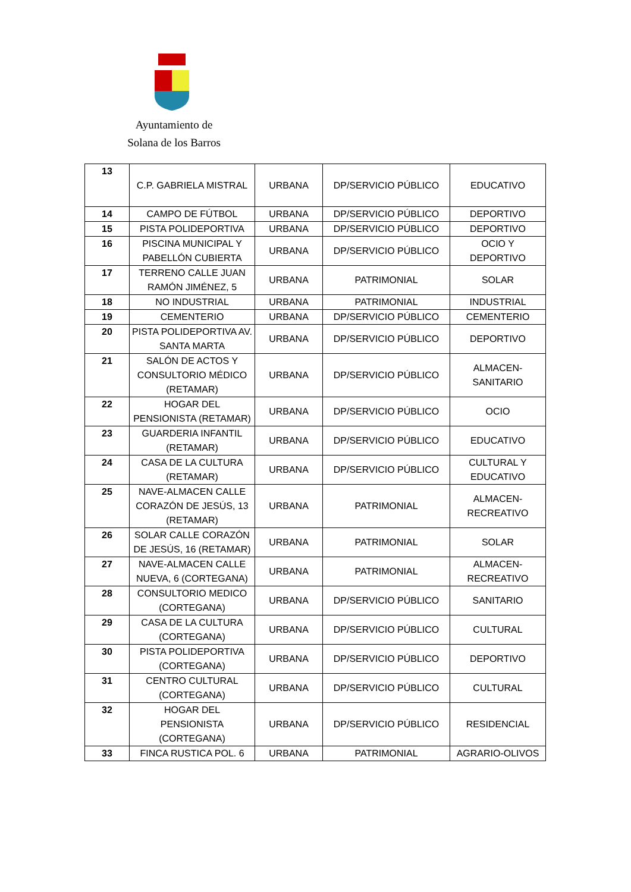Ayuntamiento de
Solana de los Barros
| 13 | C.P. GABRIELA MISTRAL | URBANA | DP/SERVICIO PÚBLICO | EDUCATIVO |
| 14 | CAMPO DE FÚTBOL | URBANA | DP/SERVICIO PÚBLICO | DEPORTIVO |
| 15 | PISTA POLIDEPORTIVA | URBANA | DP/SERVICIO PÚBLICO | DEPORTIVO |
| 16 | PISCINA MUNICIPAL Y PABELLÓN CUBIERTA | URBANA | DP/SERVICIO PÚBLICO | OCIO Y DEPORTIVO |
| 17 | TERRENO CALLE JUAN RAMÓN JIMÉNEZ, 5 | URBANA | PATRIMONIAL | SOLAR |
| 18 | NO INDUSTRIAL | URBANA | PATRIMONIAL | INDUSTRIAL |
| 19 | CEMENTERIO | URBANA | DP/SERVICIO PÚBLICO | CEMENTERIO |
| 20 | PISTA POLIDEPORTIVA AV. SANTA MARTA | URBANA | DP/SERVICIO PÚBLICO | DEPORTIVO |
| 21 | SALÓN DE ACTOS Y CONSULTORIO MÉDICO (RETAMAR) | URBANA | DP/SERVICIO PÚBLICO | ALMACEN-SANITARIO |
| 22 | HOGAR DEL PENSIONISTA (RETAMAR) | URBANA | DP/SERVICIO PÚBLICO | OCIO |
| 23 | GUARDERIA INFANTIL (RETAMAR) | URBANA | DP/SERVICIO PÚBLICO | EDUCATIVO |
| 24 | CASA DE LA CULTURA (RETAMAR) | URBANA | DP/SERVICIO PÚBLICO | CULTURAL Y EDUCATIVO |
| 25 | NAVE-ALMACEN CALLE CORAZÓN DE JESÚS, 13 (RETAMAR) | URBANA | PATRIMONIAL | ALMACEN-RECREATIVO |
| 26 | SOLAR CALLE CORAZÓN DE JESÚS, 16 (RETAMAR) | URBANA | PATRIMONIAL | SOLAR |
| 27 | NAVE-ALMACEN CALLE NUEVA, 6 (CORTEGANA) | URBANA | PATRIMONIAL | ALMACEN-RECREATIVO |
| 28 | CONSULTORIO MEDICO (CORTEGANA) | URBANA | DP/SERVICIO PÚBLICO | SANITARIO |
| 29 | CASA DE LA CULTURA (CORTEGANA) | URBANA | DP/SERVICIO PÚBLICO | CULTURAL |
| 30 | PISTA POLIDEPORTIVA (CORTEGANA) | URBANA | DP/SERVICIO PÚBLICO | DEPORTIVO |
| 31 | CENTRO CULTURAL (CORTEGANA) | URBANA | DP/SERVICIO PÚBLICO | CULTURAL |
| 32 | HOGAR DEL PENSIONISTA (CORTEGANA) | URBANA | DP/SERVICIO PÚBLICO | RESIDENCIAL |
| 33 | FINCA RUSTICA POL. 6 | URBANA | PATRIMONIAL | AGRARIO-OLIVOS |